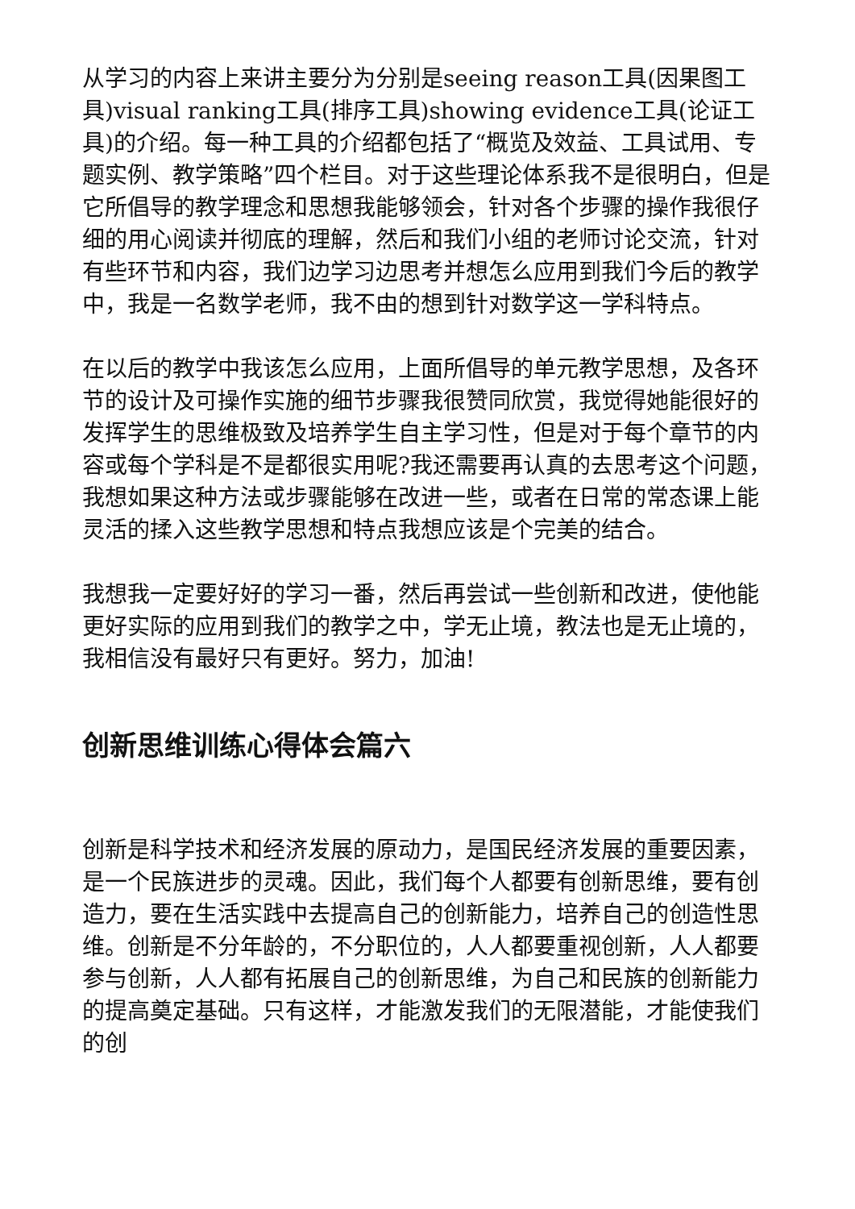从学习的内容上来讲主要分为分别是seeing reason工具(因果图工具)visual ranking工具(排序工具)showing evidence工具(论证工具)的介绍。每一种工具的介绍都包括了“概览及效益、工具试用、专题实例、教学策略”四个栏目。对于这些理论体系我不是很明白，但是它所倡导的教学理念和思想我能够领会，针对各个步骤的操作我很仔细的用心阅读并彻底的理解，然后和我们小组的老师讨论交流，针对有些环节和内容，我们边学习边思考并想怎么应用到我们今后的教学中，我是一名数学老师，我不由的想到针对数学这一学科特点。
在以后的教学中我该怎么应用，上面所倡导的单元教学思想，及各环节的设计及可操作实施的细节步骤我很赞同欣赏，我觉得她能很好的发挥学生的思维极致及培养学生自主学习性，但是对于每个章节的内容或每个学科是不是都很实用呢?我还需要再认真的去思考这个问题，我想如果这种方法或步骤能够在改进一些，或者在日常的常态课上能灵活的揉入这些教学思想和特点我想应该是个完美的结合。
我想我一定要好好的学习一番，然后再尝试一些创新和改进，使他能更好实际的应用到我们的教学之中，学无止境，教法也是无止境的，我相信没有最好只有更好。努力，加油!
创新思维训练心得体会篇六
创新是科学技术和经济发展的原动力，是国民经济发展的重要因素，是一个民族进步的灵魂。因此，我们每个人都要有创新思维，要有创造力，要在生活实践中去提高自己的创新能力，培养自己的创造性思维。创新是不分年龄的，不分职位的，人人都要重视创新，人人都要参与创新，人人都有拓展自己的创新思维，为自己和民族的创新能力的提高奠定基础。只有这样，才能激发我们的无限潜能，才能使我们的创